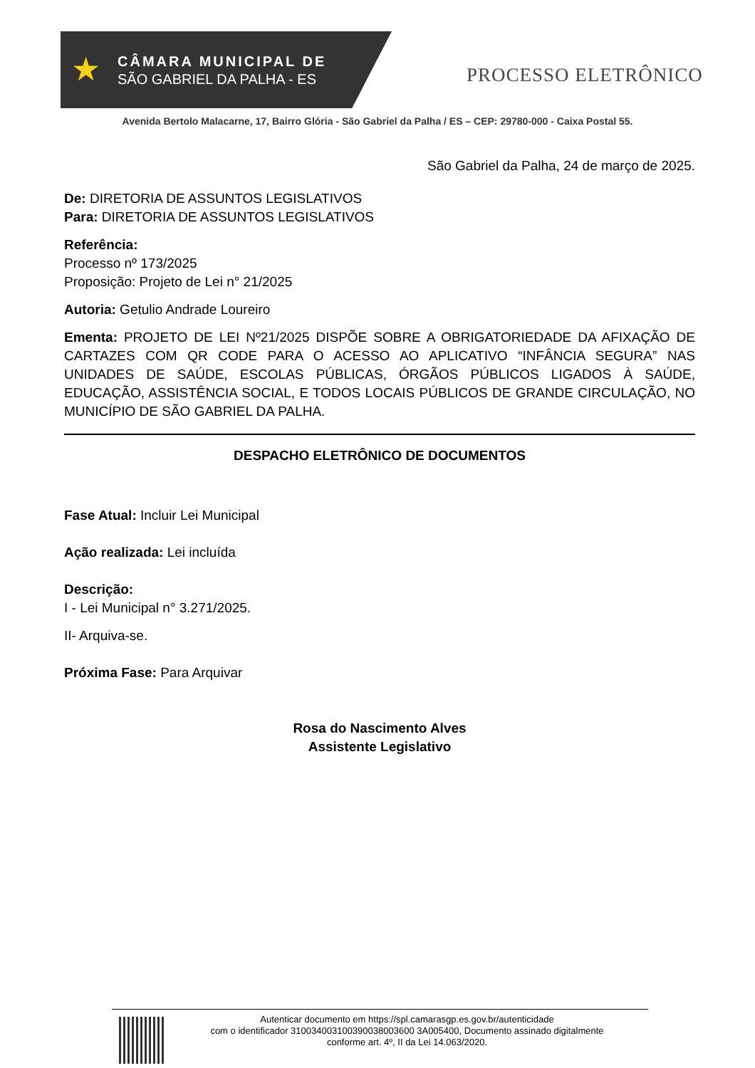★
CÂMARA MUNICIPAL DE
SÃO GABRIEL DA PALHA - ES
PROCESSO ELETRÔNICO
Avenida Bertolo Malacarne, 17, Bairro Glória - São Gabriel da Palha / ES – CEP: 29780-000 - Caixa Postal 55.
São Gabriel da Palha, 24 de março de 2025.
De: DIRETORIA DE ASSUNTOS LEGISLATIVOS
Para: DIRETORIA DE ASSUNTOS LEGISLATIVOS
Referência:
Processo nº 173/2025
Proposição: Projeto de Lei n° 21/2025
Autoria: Getulio Andrade Loureiro
Ementa: PROJETO DE LEI Nº21/2025 DISPÕE SOBRE A OBRIGATORIEDADE DA AFIXAÇÃO DE CARTAZES COM QR CODE PARA O ACESSO AO APLICATIVO “INFÂNCIA SEGURA” NAS UNIDADES DE SAÚDE, ESCOLAS PÚBLICAS, ÓRGÃOS PÚBLICOS LIGADOS À SAÚDE, EDUCAÇÃO, ASSISTÊNCIA SOCIAL, E TODOS LOCAIS PÚBLICOS DE GRANDE CIRCULAÇÃO, NO MUNICÍPIO DE SÃO GABRIEL DA PALHA.
DESPACHO ELETRÔNICO DE DOCUMENTOS
Fase Atual: Incluir Lei Municipal
Ação realizada: Lei incluída
Descrição:
I - Lei Municipal n° 3.271/2025.
II- Arquiva-se.
Próxima Fase: Para Arquivar
Rosa do Nascimento Alves
Assistente Legislativo
Autenticar documento em https://spl.camarasgp.es.gov.br/autenticidade
com o identificador 310034003100390038003600 3A005400, Documento assinado digitalmente
conforme art. 4º, II da Lei 14.063/2020.